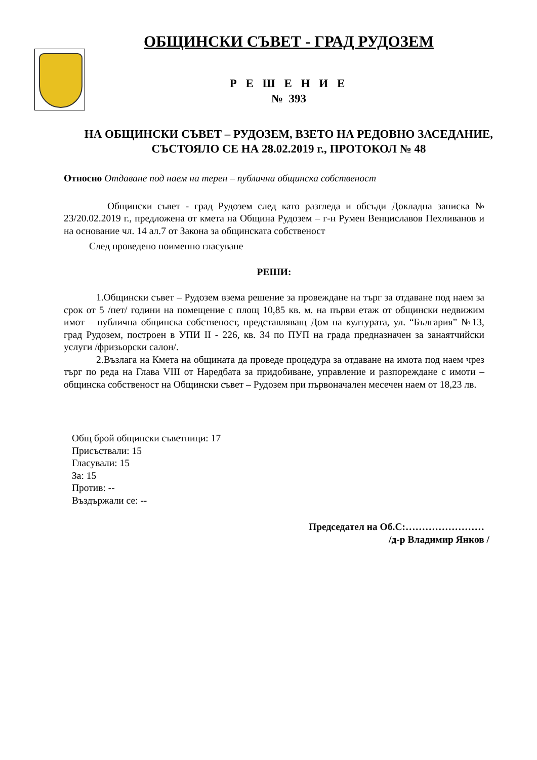ОБЩИНСКИ СЪВЕТ - ГРАД РУДОЗЕМ
Р Е Ш Е Н И Е
№ 393
НА ОБЩИНСКИ СЪВЕТ – РУДОЗЕМ, ВЗЕТО НА РЕДОВНО ЗАСЕДАНИЕ, СЪСТОЯЛО СЕ НА 28.02.2019 г., ПРОТОКОЛ № 48
Относно Отдаване под наем на терен – публична общинска собственост
Общински съвет - град Рудозем след като разгледа и обсъди Докладна записка № 23/20.02.2019 г., предложена от кмета на Община Рудозем – г-н Румен Венциславов Пехливанов и на основание чл. 14 ал.7 от Закона за общинската собственост
След проведено поименно гласуване
РЕШИ:
1.Общински съвет – Рудозем взема решение за провеждане на търг за отдаване под наем за срок от 5 /пет/ години на помещение с площ 10,85 кв. м. на първи етаж от общински недвижим имот – публична общинска собственост, представляващ Дом на културата, ул. “България” №13, град Рудозем, построен в УПИ II - 226, кв. 34 по ПУП на града предназначен за занаятчийски услуги /фризьорски салон/.
2.Възлага на Кмета на общината да проведе процедура за отдаване на имота под наем чрез търг по реда на Глава VIII от Наредбата за придобиване, управление и разпореждане с имоти – общинска собственост на Общински съвет – Рудозем при първоначален месечен наем от 18,23 лв.
Общ брой общински съветници: 17
Присъствали: 15
Гласували: 15
За: 15
Против: --
Въздържали се: --
Председател на Об.С:……………………
/д-р Владимир Янков /